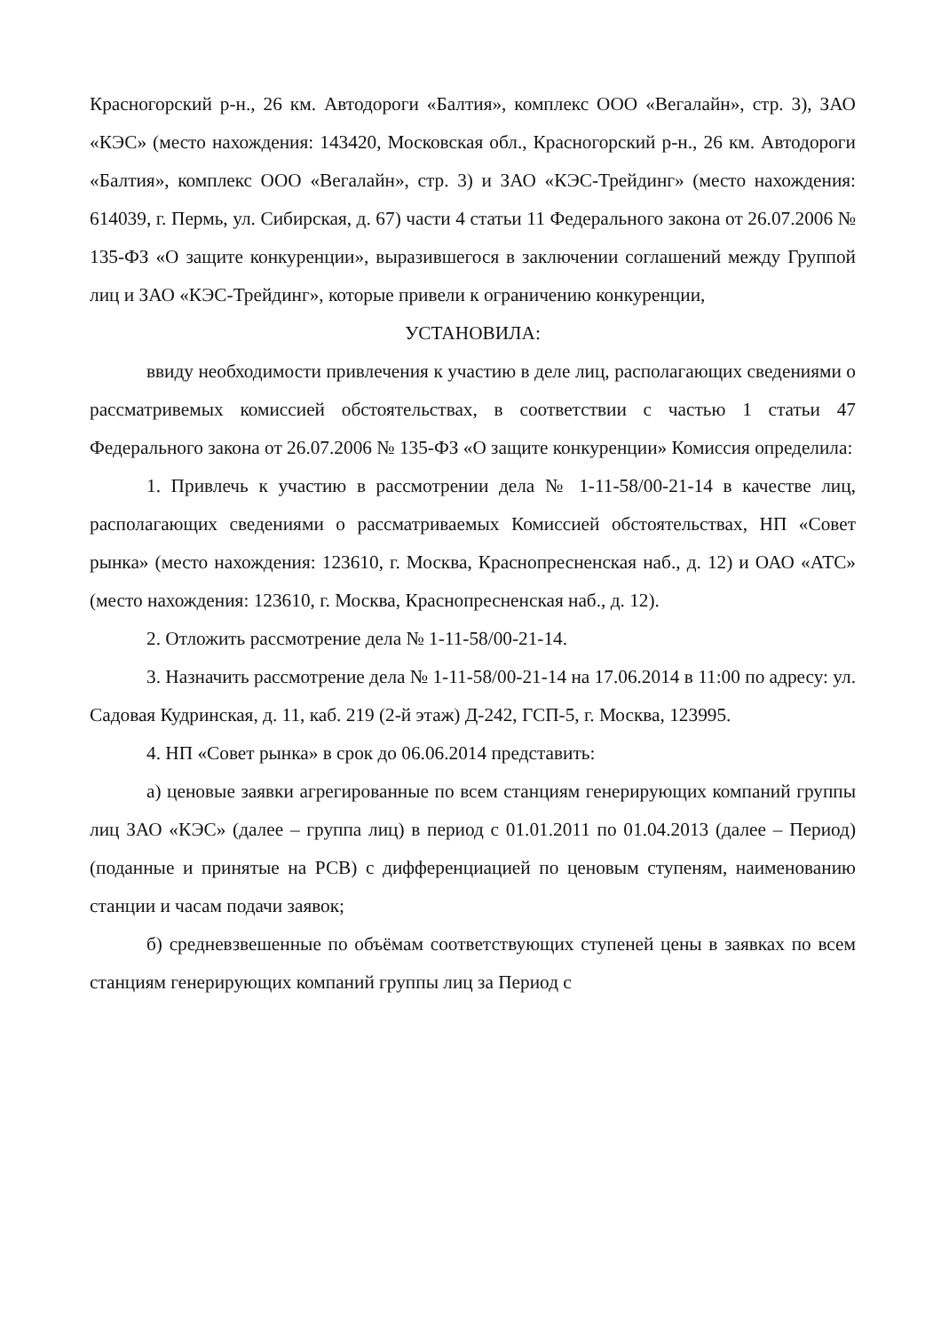Красногорский р-н., 26 км. Автодороги «Балтия», комплекс ООО «Вегалайн», стр. 3), ЗАО «КЭС» (место нахождения: 143420, Московская обл., Красногорский р-н., 26 км. Автодороги «Балтия», комплекс ООО «Вегалайн», стр. 3) и ЗАО «КЭС-Трейдинг» (место нахождения: 614039, г. Пермь, ул. Сибирская, д. 67) части 4 статьи 11 Федерального закона от 26.07.2006 № 135-ФЗ «О защите конкуренции», выразившегося в заключении соглашений между Группой лиц и ЗАО «КЭС-Трейдинг», которые привели к ограничению конкуренции,
УСТАНОВИЛА:
ввиду необходимости привлечения к участию в деле лиц, располагающих сведениями о рассматривемых комиссией обстоятельствах, в соответствии с частью 1 статьи 47 Федерального закона от 26.07.2006 № 135-ФЗ «О защите конкуренции» Комиссия определила:
1. Привлечь к участию в рассмотрении дела № 1-11-58/00-21-14 в качестве лиц, располагающих сведениями о рассматриваемых Комиссией обстоятельствах, НП «Совет рынка» (место нахождения: 123610, г. Москва, Краснопресненская наб., д. 12) и ОАО «АТС» (место нахождения: 123610, г. Москва, Краснопресненская наб., д. 12).
2. Отложить рассмотрение дела № 1-11-58/00-21-14.
3. Назначить рассмотрение дела № 1-11-58/00-21-14 на 17.06.2014 в 11:00 по адресу: ул. Садовая Кудринская, д. 11, каб. 219 (2-й этаж) Д-242, ГСП-5, г. Москва, 123995.
4. НП «Совет рынка» в срок до 06.06.2014 представить:
а) ценовые заявки агрегированные по всем станциям генерирующих компаний группы лиц ЗАО «КЭС» (далее – группа лиц) в период с 01.01.2011 по 01.04.2013 (далее – Период) (поданные и принятые на РСВ) с дифференциацией по ценовым ступеням, наименованию станции и часам подачи заявок;
б) средневзвешенные по объёмам соответствующих ступеней цены в заявках по всем станциям генерирующих компаний группы лиц за Период с